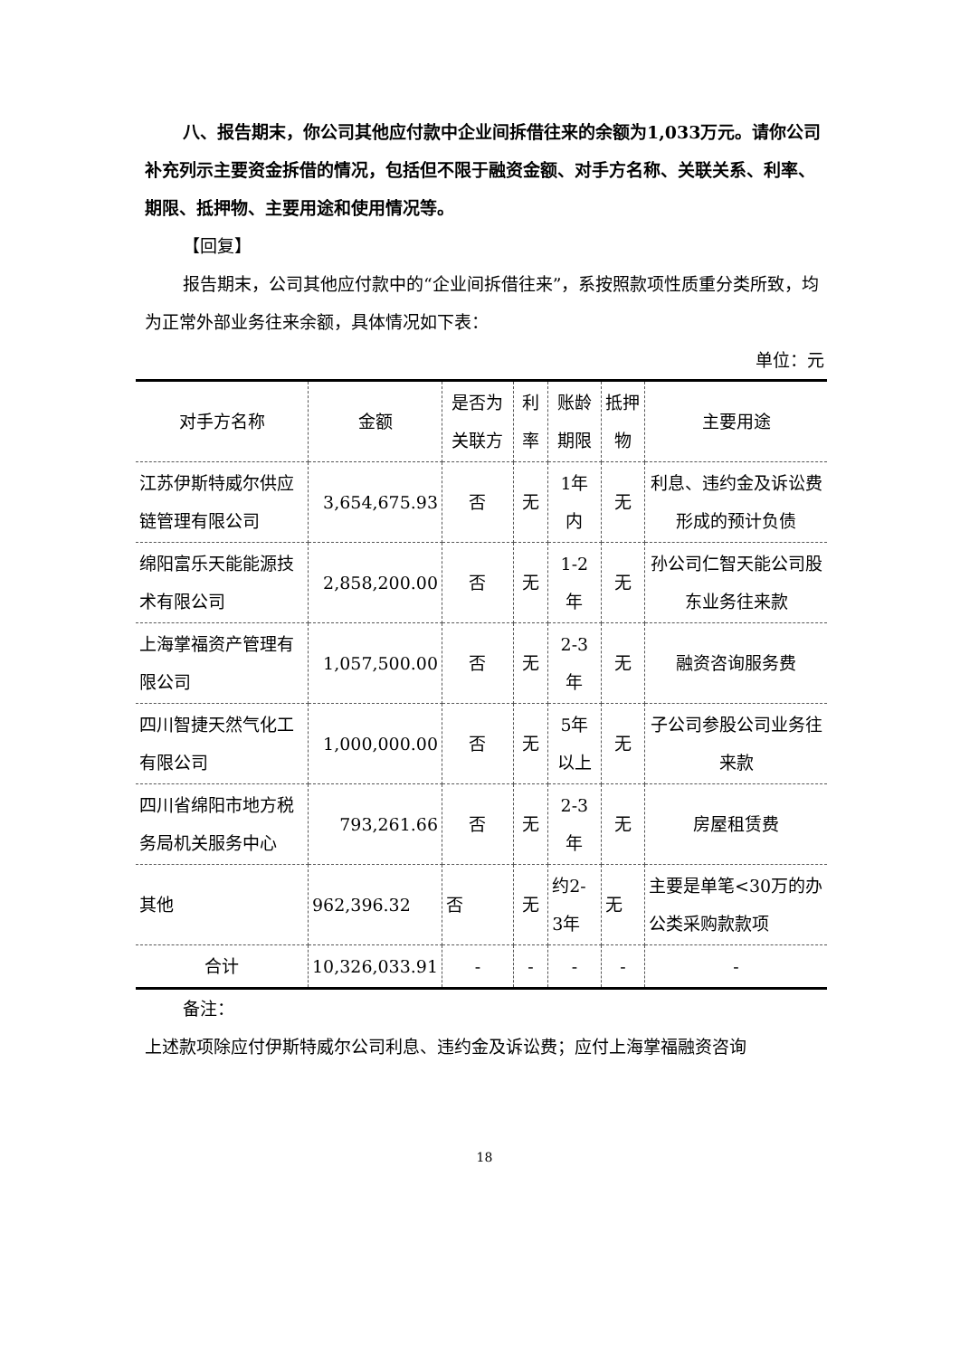八、报告期末，你公司其他应付款中企业间拆借往来的余额为1,033万元。请你公司补充列示主要资金拆借的情况，包括但不限于融资金额、对手方名称、关联关系、利率、期限、抵押物、主要用途和使用情况等。
【回复】
报告期末，公司其他应付款中的“企业间拆借往来”，系按照款项性质重分类所致，均为正常外部业务往来余额，具体情况如下表：
单位：元
| 对手方名称 | 金额 | 是否为关联方 | 利率 | 账龄期限 | 抵押物 | 主要用途 |
| --- | --- | --- | --- | --- | --- | --- |
| 江苏伊斯特威尔供应链管理有限公司 | 3,654,675.93 | 否 | 无 | 1年内 | 无 | 利息、违约金及诉讼费形成的预计负债 |
| 绵阳富乐天能能源技术有限公司 | 2,858,200.00 | 否 | 无 | 1-2年 | 无 | 孙公司仁智天能公司股东业务往来款 |
| 上海掌福资产管理有限公司 | 1,057,500.00 | 否 | 无 | 2-3年 | 无 | 融资咨询服务费 |
| 四川智捷天然气化工有限公司 | 1,000,000.00 | 否 | 无 | 5年以上 | 无 | 子公司参股公司业务往来款 |
| 四川省绵阳市地方税务局机关服务中心 | 793,261.66 | 否 | 无 | 2-3年 | 无 | 房屋租赁费 |
| 其他 | 962,396.32 | 否 | 无 | 约2-3年 | 无 | 主要是单笔<30万的办公类采购款款项 |
| 合计 | 10,326,033.91 | - | - | - | - | - |
备注：
上述款项除应付伊斯特威尔公司利息、违约金及诉讼费；应付上海掌福融资咨询
18